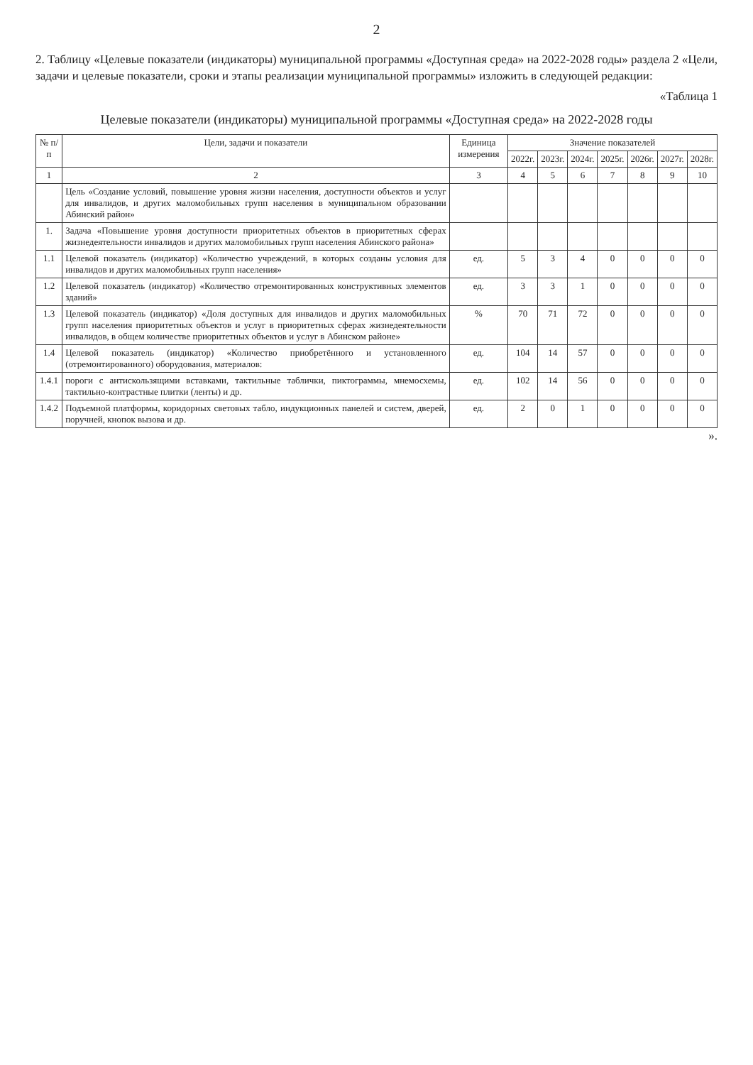2
2. Таблицу «Целевые показатели (индикаторы) муниципальной программы «Доступная среда» на 2022-2028 годы» раздела 2 «Цели, задачи и целевые показатели, сроки и этапы реализации муниципальной программы» изложить в следующей редакции:
«Таблица 1
Целевые показатели (индикаторы) муниципальной программы «Доступная среда» на 2022-2028 годы
| № п/п | Цели, задачи и показатели | Единица измерения | Значение показателей | | | | | | |
| --- | --- | --- | --- | --- | --- | --- | --- | --- | --- |
| | | | 2022г. | 2023г. | 2024г. | 2025г. | 2026г. | 2027г. | 2028г. |
| 1 | 2 | 3 | 4 | 5 | 6 | 7 | 8 | 9 | 10 |
| | Цель «Создание условий, повышение уровня жизни населения, доступности объектов и услуг для инвалидов, и других маломобильных групп населения в муниципальном образовании Абинский район» | | | | | | | | |
| 1. | Задача «Повышение уровня доступности приоритетных объектов в приоритетных сферах жизнедеятельности инвалидов и других маломобильных групп населения Абинского района» | | | | | | | | |
| 1.1 | Целевой показатель (индикатор) «Количество учреждений, в которых созданы условия для инвалидов и других маломобильных групп населения» | ед. | 5 | 3 | 4 | 0 | 0 | 0 | 0 |
| 1.2 | Целевой показатель (индикатор) «Количество отремонтированных конструктивных элементов зданий» | ед. | 3 | 3 | 1 | 0 | 0 | 0 | 0 |
| 1.3 | Целевой показатель (индикатор) «Доля доступных для инвалидов и других маломобильных групп населения приоритетных объектов и услуг в приоритетных сферах жизнедеятельности инвалидов, в общем количестве приоритетных объектов и услуг в Абинском районе» | % | 70 | 71 | 72 | 0 | 0 | 0 | 0 |
| 1.4 | Целевой показатель (индикатор) «Количество приобретённого и установленного (отремонтированного) оборудования, материалов: | ед. | 104 | 14 | 57 | 0 | 0 | 0 | 0 |
| 1.4.1 | пороги с антискользящими вставками, тактильные таблички, пиктограммы, мнемосхемы, тактильно-контрастные плитки (ленты) и др. | ед. | 102 | 14 | 56 | 0 | 0 | 0 | 0 |
| 1.4.2 | Подъемной платформы, коридорных световых табло, индукционных панелей и систем, дверей, поручней, кнопок вызова и др. | ед. | 2 | 0 | 1 | 0 | 0 | 0 | 0 |
».